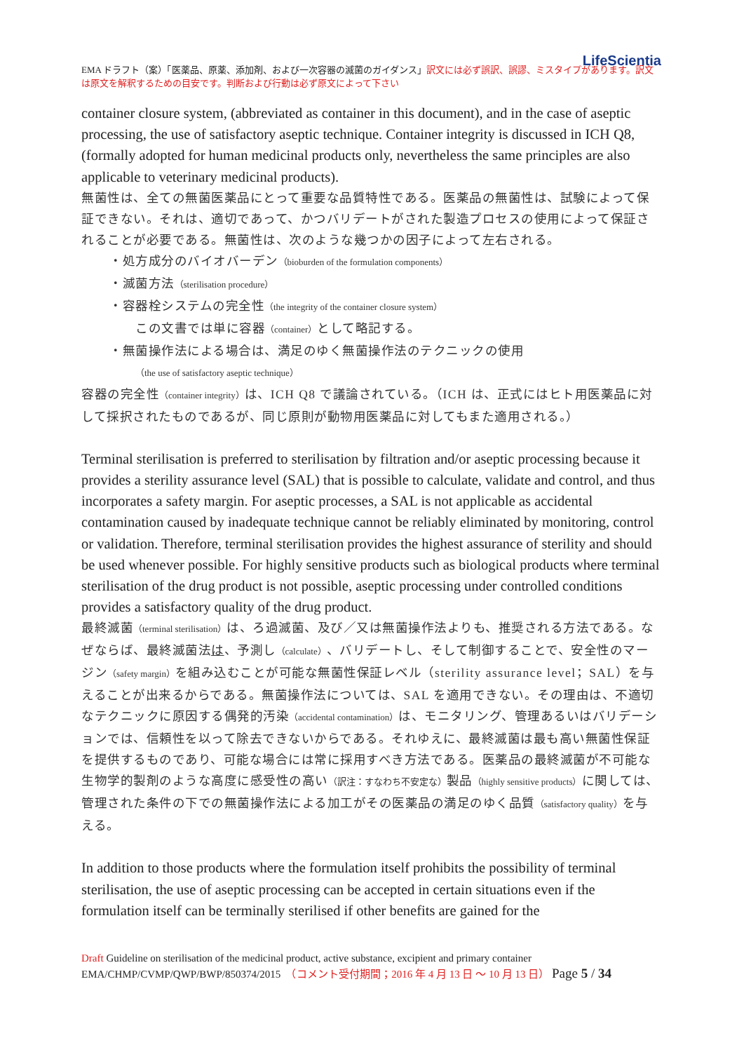LifeScientia
EMA ドラフト（案）「医薬品、原薬、添加剤、および一次容器の滅菌のガイダンス」訳文には必ず誤訳、誤謬、ミスタイプがあります。訳文は原文を解釈するための目安です。判断および行動は必ず原文によって下さい
container closure system, (abbreviated as container in this document), and in the case of aseptic processing, the use of satisfactory aseptic technique. Container integrity is discussed in ICH Q8, (formally adopted for human medicinal products only, nevertheless the same principles are also applicable to veterinary medicinal products).
無菌性は、全ての無菌医薬品にとって重要な品質特性である。医薬品の無菌性は、試験によって保証できない。それは、適切であって、かつバリデートがされた製造プロセスの使用によって保証されることが必要である。無菌性は、次のような幾つかの因子によって左右される。
・処方成分のバイオバーデン（bioburden of the formulation components）
・滅菌方法（sterilisation procedure）
・容器栓システムの完全性（the integrity of the container closure system）
　　この文書では単に容器（container）として略記する。
・無菌操作法による場合は、満足のゆく無菌操作法のテクニックの使用
　　（the use of satisfactory aseptic technique）
容器の完全性（container integrity）は、ICH Q8 で議論されている。（ICH は、正式にはヒト用医薬品に対して採択されたものであるが、同じ原則が動物用医薬品に対してもまた適用される。）
Terminal sterilisation is preferred to sterilisation by filtration and/or aseptic processing because it provides a sterility assurance level (SAL) that is possible to calculate, validate and control, and thus incorporates a safety margin. For aseptic processes, a SAL is not applicable as accidental contamination caused by inadequate technique cannot be reliably eliminated by monitoring, control or validation. Therefore, terminal sterilisation provides the highest assurance of sterility and should be used whenever possible. For highly sensitive products such as biological products where terminal sterilisation of the drug product is not possible, aseptic processing under controlled conditions provides a satisfactory quality of the drug product.
最終滅菌（terminal sterilisation）は、ろ過滅菌、及び／又は無菌操作法よりも、推奨される方法である。なぜならば、最終滅菌法は、予測し（calculate）、バリデートし、そして制御することで、安全性のマージン（safety margin）を組み込むことが可能な無菌性保証レベル（sterility assurance level；SAL）を与えることが出来るからである。無菌操作法については、SAL を適用できない。その理由は、不適切なテクニックに原因する偶発的汚染（accidental contamination）は、モニタリング、管理あるいはバリデーションでは、信頼性を以って除去できないからである。それゆえに、最終滅菌は最も高い無菌性保証を提供するものであり、可能な場合には常に採用すべき方法である。医薬品の最終滅菌が不可能な生物学的製剤のような高度に感受性の高い（訳注：すなわち不安定な）製品（highly sensitive products）に関しては、管理された条件の下での無菌操作法による加工がその医薬品の満足のゆく品質（satisfactory quality）を与える。
In addition to those products where the formulation itself prohibits the possibility of terminal sterilisation, the use of aseptic processing can be accepted in certain situations even if the formulation itself can be terminally sterilised if other benefits are gained for the
Draft Guideline on sterilisation of the medicinal product, active substance, excipient and primary container
EMA/CHMP/CVMP/QWP/BWP/850374/2015　（コメント受付期間；2016 年 4 月 13 日 ～ 10 月 13 日） Page 5 / 34